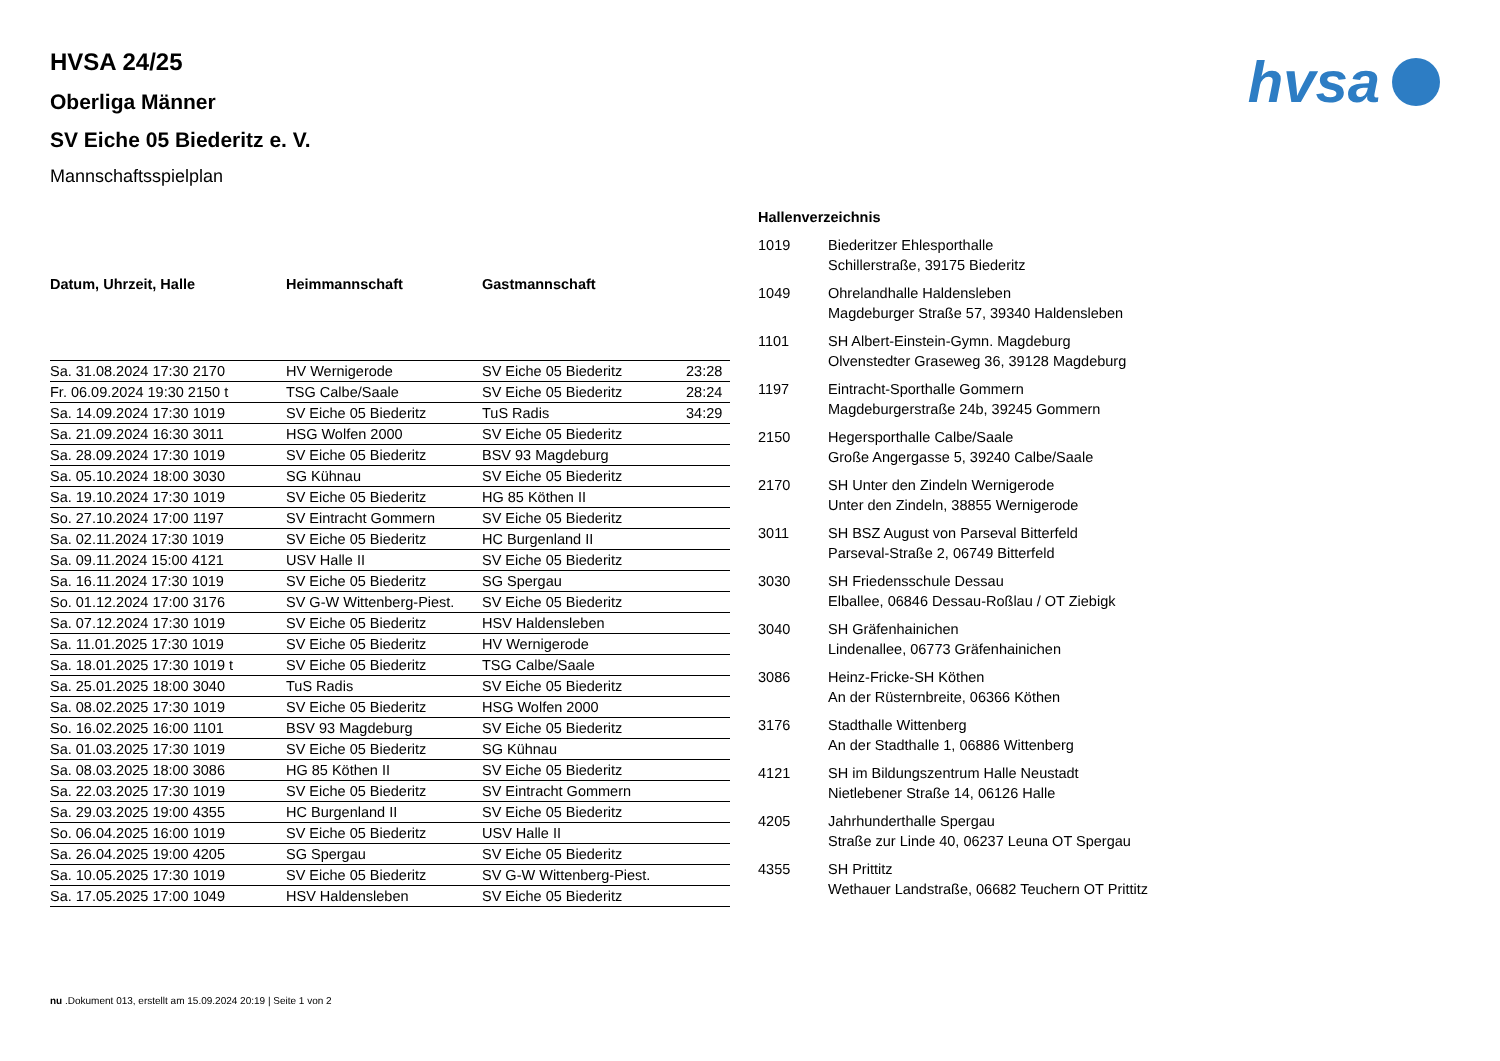hvsa
HVSA 24/25
Oberliga Männer
SV Eiche 05 Biederitz e. V.
Mannschaftsspielplan
| Datum, Uhrzeit, Halle | Heimmannschaft | Gastmannschaft | |
| --- | --- | --- | --- |
| Sa. 31.08.2024 17:30 2170 | HV Wernigerode | SV Eiche 05 Biederitz | 23:28 |
| Fr. 06.09.2024 19:30 2150 t | TSG Calbe/Saale | SV Eiche 05 Biederitz | 28:24 |
| Sa. 14.09.2024 17:30 1019 | SV Eiche 05 Biederitz | TuS Radis | 34:29 |
| Sa. 21.09.2024 16:30 3011 | HSG Wolfen 2000 | SV Eiche 05 Biederitz | |
| Sa. 28.09.2024 17:30 1019 | SV Eiche 05 Biederitz | BSV 93 Magdeburg | |
| Sa. 05.10.2024 18:00 3030 | SG Kühnau | SV Eiche 05 Biederitz | |
| Sa. 19.10.2024 17:30 1019 | SV Eiche 05 Biederitz | HG 85 Köthen II | |
| So. 27.10.2024 17:00 1197 | SV Eintracht Gommern | SV Eiche 05 Biederitz | |
| Sa. 02.11.2024 17:30 1019 | SV Eiche 05 Biederitz | HC Burgenland II | |
| Sa. 09.11.2024 15:00 4121 | USV Halle II | SV Eiche 05 Biederitz | |
| Sa. 16.11.2024 17:30 1019 | SV Eiche 05 Biederitz | SG Spergau | |
| So. 01.12.2024 17:00 3176 | SV G-W Wittenberg-Piest. | SV Eiche 05 Biederitz | |
| Sa. 07.12.2024 17:30 1019 | SV Eiche 05 Biederitz | HSV Haldensleben | |
| Sa. 11.01.2025 17:30 1019 | SV Eiche 05 Biederitz | HV Wernigerode | |
| Sa. 18.01.2025 17:30 1019 t | SV Eiche 05 Biederitz | TSG Calbe/Saale | |
| Sa. 25.01.2025 18:00 3040 | TuS Radis | SV Eiche 05 Biederitz | |
| Sa. 08.02.2025 17:30 1019 | SV Eiche 05 Biederitz | HSG Wolfen 2000 | |
| So. 16.02.2025 16:00 1101 | BSV 93 Magdeburg | SV Eiche 05 Biederitz | |
| Sa. 01.03.2025 17:30 1019 | SV Eiche 05 Biederitz | SG Kühnau | |
| Sa. 08.03.2025 18:00 3086 | HG 85 Köthen II | SV Eiche 05 Biederitz | |
| Sa. 22.03.2025 17:30 1019 | SV Eiche 05 Biederitz | SV Eintracht Gommern | |
| Sa. 29.03.2025 19:00 4355 | HC Burgenland II | SV Eiche 05 Biederitz | |
| So. 06.04.2025 16:00 1019 | SV Eiche 05 Biederitz | USV Halle II | |
| Sa. 26.04.2025 19:00 4205 | SG Spergau | SV Eiche 05 Biederitz | |
| Sa. 10.05.2025 17:30 1019 | SV Eiche 05 Biederitz | SV G-W Wittenberg-Piest. | |
| Sa. 17.05.2025 17:00 1049 | HSV Haldensleben | SV Eiche 05 Biederitz | |
Hallenverzeichnis
| 1019 | Biederitzer Ehlesporthalle Schillerstraße, 39175 Biederitz |
| 1049 | Ohrelandhalle Haldensleben Magdeburger Straße 57, 39340 Haldensleben |
| 1101 | SH Albert-Einstein-Gymn. Magdeburg Olvenstedter Graseweg 36, 39128 Magdeburg |
| 1197 | Eintracht-Sporthalle Gommern Magdeburgerstraße 24b, 39245 Gommern |
| 2150 | Hegersporthalle Calbe/Saale Große Angergasse 5, 39240 Calbe/Saale |
| 2170 | SH Unter den Zindeln Wernigerode Unter den Zindeln, 38855 Wernigerode |
| 3011 | SH BSZ August von Parseval Bitterfeld Parseval-Straße 2, 06749 Bitterfeld |
| 3030 | SH Friedensschule Dessau Elballee, 06846 Dessau-Roßlau / OT Ziebigk |
| 3040 | SH Gräfenhainichen Lindenallee, 06773 Gräfenhainichen |
| 3086 | Heinz-Fricke-SH Köthen An der Rüsternbreite, 06366 Köthen |
| 3176 | Stadthalle Wittenberg An der Stadthalle 1, 06886 Wittenberg |
| 4121 | SH im Bildungszentrum Halle Neustadt Nietlebener Straße 14, 06126 Halle |
| 4205 | Jahrhunderthalle Spergau Straße zur Linde 40, 06237 Leuna OT Spergau |
| 4355 | SH Prittitz Wethauer Landstraße, 06682 Teuchern OT Prittitz |
nu .Dokument 013, erstellt am 15.09.2024 20:19 | Seite 1 von 2